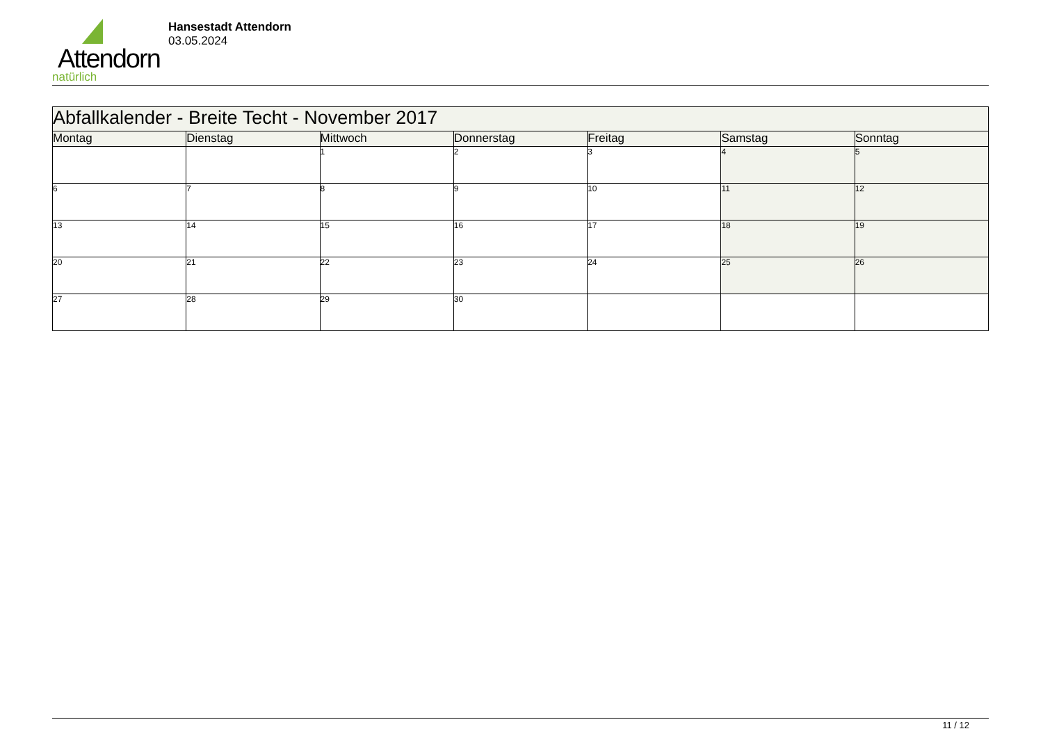Attendorn
natürlich
Hansestadt Attendorn
03.05.2024
| Abfallkalender - Breite Techt - November 2017 | | | | | | |
| Montag | Dienstag | Mittwoch | Donnerstag | Freitag | Samstag | Sonntag |
| | | 1 | 2 | 3 | 4 | 5 |
| 6 | 7 | 8 | 9 | 10 | 11 | 12 |
| 13 | 14 | 15 | 16 | 17 | 18 | 19 |
| 20 | 21 | 22 | 23 | 24 | 25 | 26 |
| 27 | 28 | 29 | 30 | | | |
11 / 12